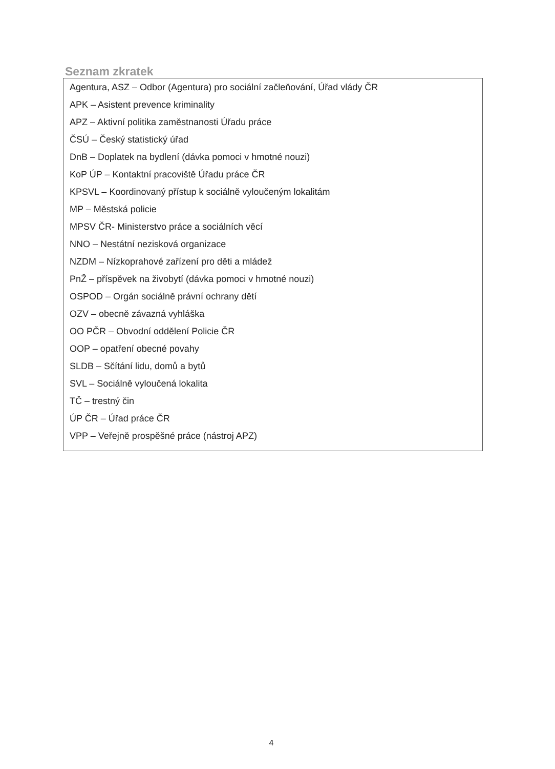Seznam zkratek
Agentura, ASZ – Odbor (Agentura) pro sociální začleňování, Úřad vlády ČR
APK – Asistent prevence kriminality
APZ – Aktivní politika zaměstnanosti Úřadu práce
ČSÚ – Český statistický úřad
DnB – Doplatek na bydlení (dávka pomoci v hmotné nouzi)
KoP ÚP – Kontaktní pracoviště Úřadu práce ČR
KPSVL – Koordinovaný přístup k sociálně vyloučeným lokalitám
MP – Městská policie
MPSV ČR- Ministerstvo práce a sociálních věcí
NNO – Nestátní nezisková organizace
NZDM – Nízkoprahové zařízení pro děti a mládež
PnŽ – příspěvek na živobytí (dávka pomoci v hmotné nouzi)
OSPOD – Orgán sociálně právní ochrany dětí
OZV – obecně závazná vyhláška
OO PČR – Obvodní oddělení Policie ČR
OOP – opatření obecné povahy
SLDB – Sčítání lidu, domů a bytů
SVL – Sociálně vyloučená lokalita
TČ – trestný čin
ÚP ČR – Úřad práce ČR
VPP – Veřejně prospěšné práce (nástroj APZ)
4